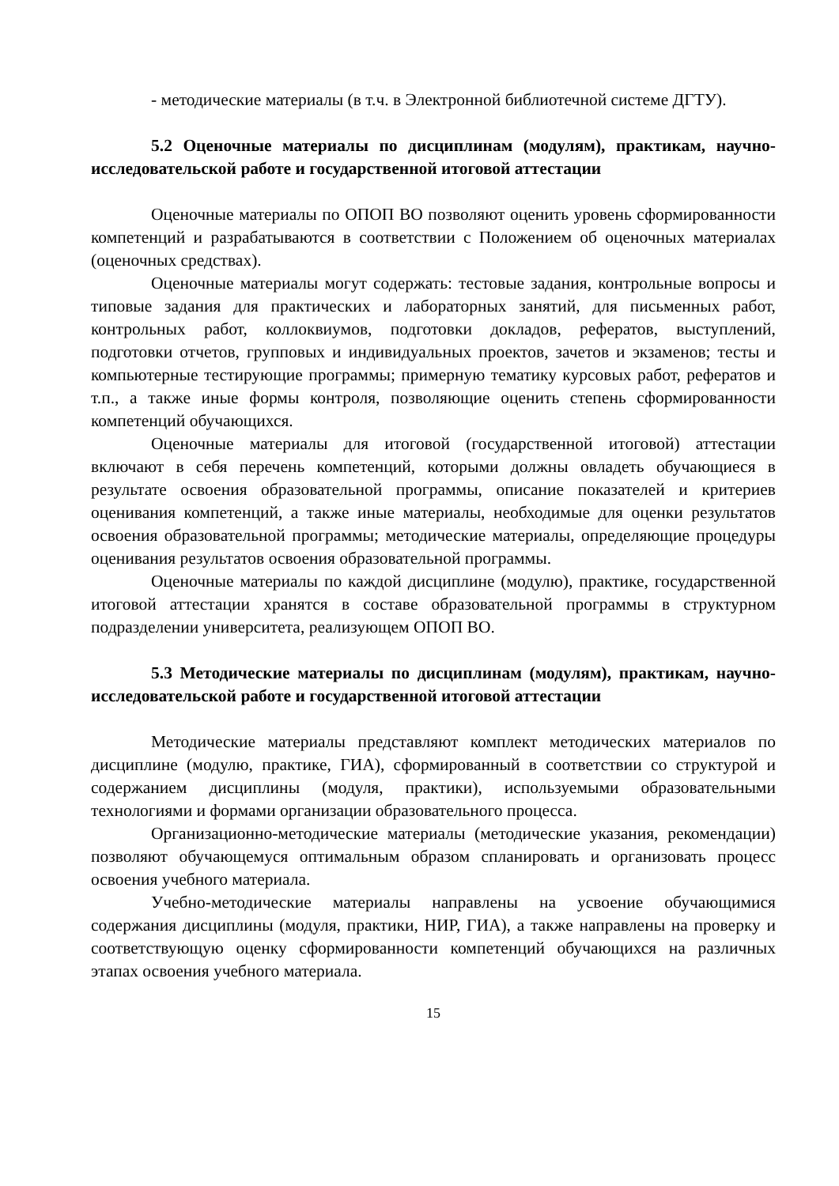- методические материалы (в т.ч. в Электронной библиотечной системе ДГТУ).
5.2 Оценочные материалы по дисциплинам (модулям), практикам, научно-исследовательской работе и государственной итоговой аттестации
Оценочные материалы по ОПОП ВО позволяют оценить уровень сформированности компетенций и разрабатываются в соответствии с Положением об оценочных материалах (оценочных средствах).
Оценочные материалы могут содержать: тестовые задания, контрольные вопросы и типовые задания для практических и лабораторных занятий, для письменных работ, контрольных работ, коллоквиумов, подготовки докладов, рефератов, выступлений, подготовки отчетов, групповых и индивидуальных проектов, зачетов и экзаменов; тесты и компьютерные тестирующие программы; примерную тематику курсовых работ, рефератов и т.п., а также иные формы контроля, позволяющие оценить степень сформированности компетенций обучающихся.
Оценочные материалы для итоговой (государственной итоговой) аттестации включают в себя перечень компетенций, которыми должны овладеть обучающиеся в результате освоения образовательной программы, описание показателей и критериев оценивания компетенций, а также иные материалы, необходимые для оценки результатов освоения образовательной программы; методические материалы, определяющие процедуры оценивания результатов освоения образовательной программы.
Оценочные материалы по каждой дисциплине (модулю), практике, государственной итоговой аттестации хранятся в составе образовательной программы в структурном подразделении университета, реализующем ОПОП ВО.
5.3 Методические материалы по дисциплинам (модулям), практикам, научно-исследовательской работе и государственной итоговой аттестации
Методические материалы представляют комплект методических материалов по дисциплине (модулю, практике, ГИА), сформированный в соответствии со структурой и содержанием дисциплины (модуля, практики), используемыми образовательными технологиями и формами организации образовательного процесса.
Организационно-методические материалы (методические указания, рекомендации) позволяют обучающемуся оптимальным образом спланировать и организовать процесс освоения учебного материала.
Учебно-методические материалы направлены на усвоение обучающимися содержания дисциплины (модуля, практики, НИР, ГИА), а также направлены на проверку и соответствующую оценку сформированности компетенций обучающихся на различных этапах освоения учебного материала.
15